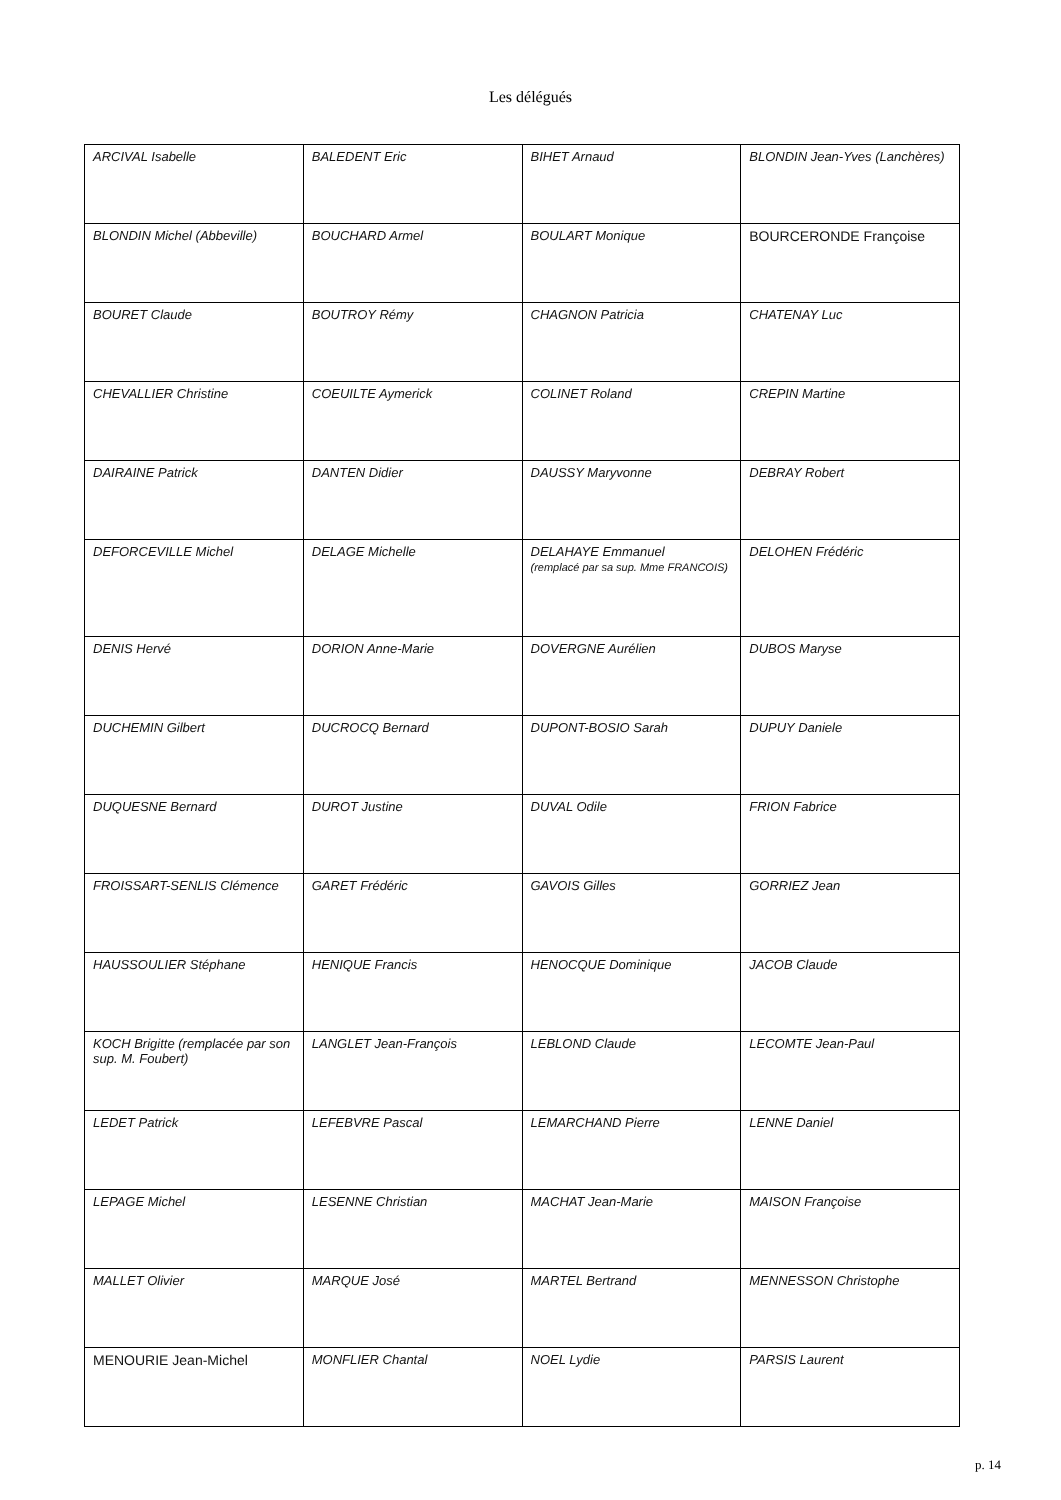Les délégués
| ARCIVAL Isabelle | BALEDENT Eric | BIHET Arnaud | BLONDIN Jean-Yves (Lanchères) |
| BLONDIN Michel (Abbeville) | BOUCHARD Armel | BOULART Monique | BOURCERONDE Françoise |
| BOURET Claude | BOUTROY Rémy | CHAGNON Patricia | CHATENAY Luc |
| CHEVALLIER Christine | COEUILTE Aymerick | COLINET Roland | CREPIN Martine |
| DAIRAINE Patrick | DANTEN Didier | DAUSSY Maryvonne | DEBRAY Robert |
| DEFORCEVILLE Michel | DELAGE Michelle | DELAHAYE Emmanuel (remplacé par sa sup. Mme FRANCOIS) | DELOHEN Frédéric |
| DENIS Hervé | DORION Anne-Marie | DOVERGNE Aurélien | DUBOS Maryse |
| DUCHEMIN Gilbert | DUCROCQ Bernard | DUPONT-BOSIO Sarah | DUPUY Daniele |
| DUQUESNE Bernard | DUROT Justine | DUVAL Odile | FRION Fabrice |
| FROISSART-SENLIS Clémence | GARET Frédéric | GAVOIS Gilles | GORRIEZ Jean |
| HAUSSOULIER Stéphane | HENIQUE Francis | HENOCQUE Dominique | JACOB Claude |
| KOCH Brigitte (remplacée par son sup. M. Foubert) | LANGLET Jean-François | LEBLOND Claude | LECOMTE Jean-Paul |
| LEDET Patrick | LEFEBVRE Pascal | LEMARCHAND Pierre | LENNE Daniel |
| LEPAGE Michel | LESENNE Christian | MACHAT Jean-Marie | MAISON Françoise |
| MALLET Olivier | MARQUE José | MARTEL Bertrand | MENNESSON Christophe |
| MENOURIE Jean-Michel | MONFLIER Chantal | NOEL Lydie | PARSIS Laurent |
p. 14